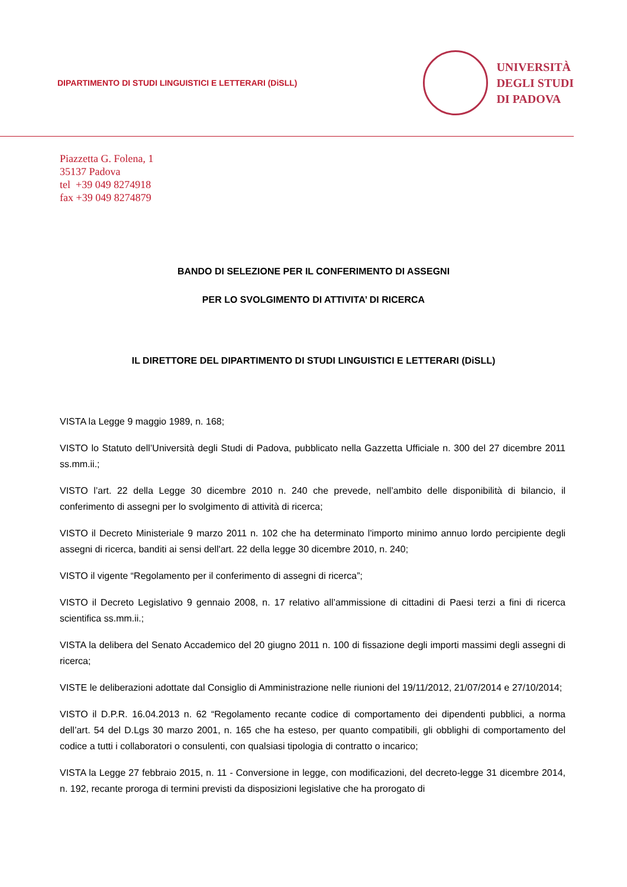DIPARTIMENTO DI STUDI LINGUISTICI E LETTERARI (DiSLL)
UNIVERSITÀ
DEGLI STUDI
DI PADOVA
Piazzetta G. Folena, 1
35137 Padova
tel +39 049 8274918
fax +39 049 8274879
BANDO DI SELEZIONE PER IL CONFERIMENTO DI ASSEGNI
PER LO SVOLGIMENTO DI ATTIVITA’ DI RICERCA
IL DIRETTORE DEL DIPARTIMENTO DI STUDI LINGUISTICI E LETTERARI (DiSLL)
VISTA la Legge 9 maggio 1989, n. 168;
VISTO lo Statuto dell’Università degli Studi di Padova, pubblicato nella Gazzetta Ufficiale n. 300 del 27 dicembre 2011 ss.mm.ii.;
VISTO l’art. 22 della Legge 30 dicembre 2010 n. 240 che prevede, nell’ambito delle disponibilità di bilancio, il conferimento di assegni per lo svolgimento di attività di ricerca;
VISTO il Decreto Ministeriale 9 marzo 2011 n. 102 che ha determinato l'importo minimo annuo lordo percipiente degli assegni di ricerca, banditi ai sensi dell'art. 22 della legge 30 dicembre 2010, n. 240;
VISTO il vigente “Regolamento per il conferimento di assegni di ricerca”;
VISTO il Decreto Legislativo 9 gennaio 2008, n. 17 relativo all’ammissione di cittadini di Paesi terzi a fini di ricerca scientifica ss.mm.ii.;
VISTA la delibera del Senato Accademico del 20 giugno 2011 n. 100 di fissazione degli importi massimi degli assegni di ricerca;
VISTE le deliberazioni adottate dal Consiglio di Amministrazione nelle riunioni del 19/11/2012, 21/07/2014 e 27/10/2014;
VISTO il D.P.R. 16.04.2013 n. 62 “Regolamento recante codice di comportamento dei dipendenti pubblici, a norma dell’art. 54 del D.Lgs 30 marzo 2001, n. 165 che ha esteso, per quanto compatibili, gli obblighi di comportamento del codice a tutti i collaboratori o consulenti, con qualsiasi tipologia di contratto o incarico;
VISTA la Legge 27 febbraio 2015, n. 11 - Conversione in legge, con modificazioni, del decreto-legge 31 dicembre 2014, n. 192, recante proroga di termini previsti da disposizioni legislative che ha prorogato di